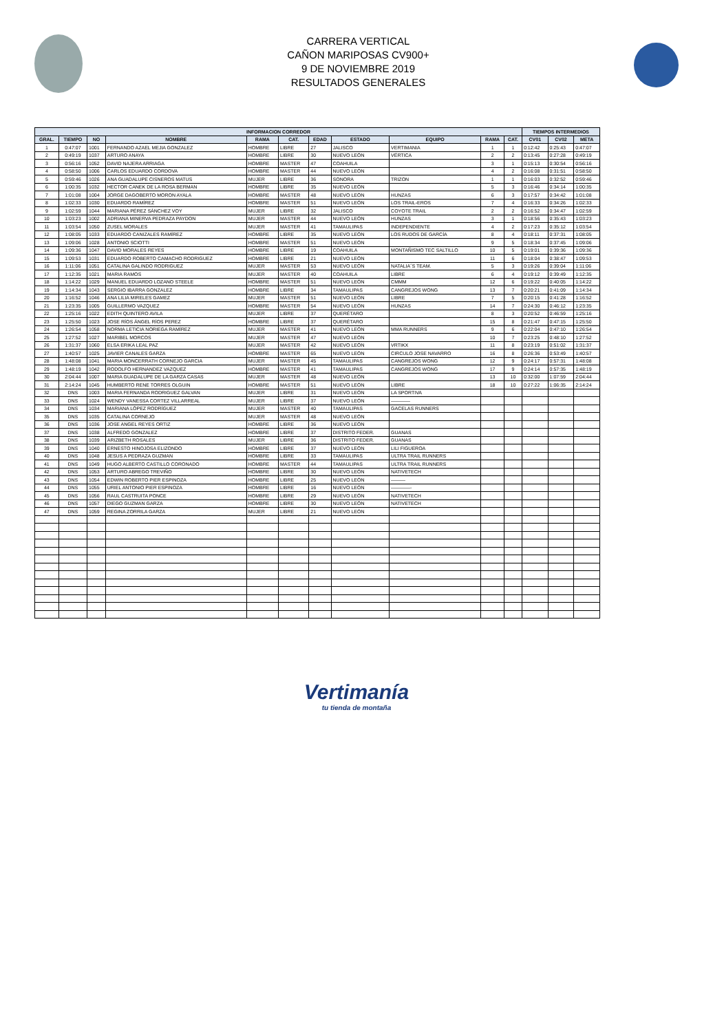CARRERA VERTICAL
CAÑON MARIPOSAS CV900+
9 DE NOVIEMBRE 2019
RESULTADOS GENERALES
| INFORMACION CORREDOR | | | | | | | | | | | TIEMPOS INTERMEDIOS | | |
| --- | --- | --- | --- | --- | --- | --- | --- | --- | --- | --- | --- | --- | --- |
| GRAL. | TIEMPO | NO | NOMBRE | RAMA | CAT. | EDAD | ESTADO | EQUIPO | RAMA | CAT. | CV01 | CV02 | META |
| 1 | 0:47:07 | 1001 | FERNANDO AZAEL MEJIA GONZALEZ | HOMBRE | LIBRE | 27 | JALISCO | VERTIMANIA | 1 | 1 | 0:12:42 | 0:25:43 | 0:47:07 |
| 2 | 0:49:19 | 1037 | ARTURO ANAYA | HOMBRE | LIBRE | 30 | NUEVO LEÓN | VÉRTICA | 2 | 2 | 0:13:45 | 0:27:28 | 0:49:19 |
| 3 | 0:56:16 | 1052 | DAVID NAJERA ARRIAGA | HOMBRE | MASTER | 47 | COAHUILA | | 3 | 1 | 0:15:13 | 0:30:54 | 0:56:16 |
| 4 | 0:58:50 | 1006 | CARLOS EDUARDO CORDOVA | HOMBRE | MASTER | 44 | NUEVO LEÓN | | 4 | 2 | 0:16:08 | 0:31:51 | 0:58:50 |
| 5 | 0:59:46 | 1026 | ANA GUADALUPE CISNEROS MATUS | MUJER | LIBRE | 36 | SONORA | TRIZON | 1 | 1 | 0:16:03 | 0:32:52 | 0:59:46 |
| 6 | 1:00:35 | 1032 | HECTOR CANEK DE LA ROSA BERMAN | HOMBRE | LIBRE | 35 | NUEVO LEÓN | | 5 | 3 | 0:16:46 | 0:34:14 | 1:00:35 |
| 7 | 1:01:08 | 1004 | JORGE DAGOBERTO MORON AYALA | HOMBRE | MASTER | 48 | NUEVO LEÓN | HUNZAS | 6 | 3 | 0:17:57 | 0:34:42 | 1:01:08 |
| 8 | 1:02:33 | 1030 | EDUARDO RAMÍREZ | HOMBRE | MASTER | 51 | NUEVO LEÓN | LOS TRAIL-EROS | 7 | 4 | 0:16:33 | 0:34:26 | 1:02:33 |
| 9 | 1:02:59 | 1044 | MARIANA PÉREZ SÁNCHEZ VOY | MUJER | LIBRE | 32 | JALISCO | COYOTE TRAIL | 2 | 2 | 0:16:52 | 0:34:47 | 1:02:59 |
| 10 | 1:03:23 | 1002 | ADRIANA MINERVA PEDRAZA PAYDON | MUJER | MASTER | 44 | NUEVO LEÓN | HUNZAS | 3 | 1 | 0:18:56 | 0:35:43 | 1:03:23 |
| 11 | 1:03:54 | 1050 | ZUSEL MORALES | MUJER | MASTER | 41 | TAMAULIPAS | INDEPENDIENTE | 4 | 2 | 0:17:23 | 0:35:12 | 1:03:54 |
| 12 | 1:08:05 | 1033 | EDUARDO CANIZALES RAMÍREZ | HOMBRE | LIBRE | 35 | NUEVO LEÓN | LOS RUDOS DE GARCÍA | 8 | 4 | 0:18:11 | 0:37:31 | 1:08:05 |
| 13 | 1:09:06 | 1028 | ANTONIO SCIOTTI | HOMBRE | MASTER | 51 | NUEVO LEÓN | | 9 | 5 | 0:18:34 | 0:37:45 | 1:09:06 |
| 14 | 1:09:36 | 1047 | DAVID MORALES REYES | HOMBRE | LIBRE | 19 | COAHUILA | MONTAÑISMO TEC SALTILLO | 10 | 5 | 0:19:01 | 0:39:36 | 1:09:36 |
| 15 | 1:09:53 | 1031 | EDUARDO ROBERTO CAMACHO RODRIGUEZ | HOMBRE | LIBRE | 21 | NUEVO LEÓN | | 11 | 6 | 0:18:04 | 0:38:47 | 1:09:53 |
| 16 | 1:11:06 | 1051 | CATALINA GALINDO RODRIGUEZ | MUJER | MASTER | 53 | NUEVO LEÓN | NATALIA´S TEAM. | 5 | 3 | 0:19:26 | 0:39:04 | 1:11:06 |
| 17 | 1:12:35 | 1021 | MARIA RAMOS | MUJER | MASTER | 40 | COAHUILA | LIBRE | 6 | 4 | 0:19:12 | 0:39:49 | 1:12:35 |
| 18 | 1:14:22 | 1029 | MANUEL EDUARDO LOZANO STEELE | HOMBRE | MASTER | 51 | NUEVO LEÓN | CMMM | 12 | 6 | 0:19:22 | 0:40:05 | 1:14:22 |
| 19 | 1:14:34 | 1043 | SERGIO IBARRA GONZALEZ | HOMBRE | LIBRE | 34 | TAMAULIPAS | CANGREJOS WONG | 13 | 7 | 0:20:21 | 0:41:09 | 1:14:34 |
| 20 | 1:16:52 | 1046 | ANA LILIA MIRELES GAMEZ | MUJER | MASTER | 51 | NUEVO LEÓN | LIBRE | 7 | 5 | 0:20:15 | 0:41:28 | 1:16:52 |
| 21 | 1:23:35 | 1005 | GUILLERMO VAZQUEZ | HOMBRE | MASTER | 54 | NUEVO LEÓN | HUNZAS | 14 | 7 | 0:24:30 | 0:46:12 | 1:23:35 |
| 22 | 1:25:16 | 1022 | EDITH QUINTERO AVILA | MUJER | LIBRE | 37 | QUERÉTARO | | 8 | 3 | 0:20:52 | 0:46:59 | 1:25:16 |
| 23 | 1:25:50 | 1023 | JOSE RÍOS ÁNGEL RÍOS PEREZ | HOMBRE | LIBRE | 37 | QUERÉTARO | | 15 | 8 | 0:21:47 | 0:47:15 | 1:25:50 |
| 24 | 1:26:54 | 1058 | NORMA LETICIA NORIEGA RAMÍREZ | MUJER | MASTER | 41 | NUEVO LEÓN | MMA RUNNERS | 9 | 6 | 0:22:04 | 0:47:10 | 1:26:54 |
| 25 | 1:27:52 | 1027 | MARIBEL MORCOS | MUJER | MASTER | 47 | NUEVO LEÓN | | 10 | 7 | 0:23:25 | 0:48:10 | 1:27:52 |
| 26 | 1:31:37 | 1060 | ELSA ERIKA LEAL PAZ | MUJER | MASTER | 42 | NUEVO LEÓN | VRTIKX | 11 | 8 | 0:23:19 | 0:51:02 | 1:31:37 |
| 27 | 1:40:57 | 1025 | JAVIER CANALES GARZA | HOMBRE | MASTER | 65 | NUEVO LEÓN | CIRCULO JOSE NAVARRO | 16 | 8 | 0:26:36 | 0:53:49 | 1:40:57 |
| 28 | 1:48:08 | 1041 | MARIA MONCERRATH CORNEJO GARCIA | MUJER | MASTER | 45 | TAMAULIPAS | CANGREJOS WONG | 12 | 9 | 0:24:17 | 0:57:31 | 1:48:08 |
| 29 | 1:48:19 | 1042 | RODOLFO HERNANDEZ VAZQUEZ | HOMBRE | MASTER | 41 | TAMAULIPAS | CANGREJOS WONG | 17 | 9 | 0:24:14 | 0:57:35 | 1:48:19 |
| 30 | 2:04:44 | 1007 | MARIA GUADALUPE DE LA GARZA CASAS | MUJER | MASTER | 48 | NUEVO LEÓN | | 13 | 10 | 0:32:00 | 1:07:59 | 2:04:44 |
| 31 | 2:14:24 | 1045 | HUMBERTO RENE TORRES OLGUIN | HOMBRE | MASTER | 51 | NUEVO LEÓN | LIBRE | 18 | 10 | 0:27:22 | 1:06:35 | 2:14:24 |
| 32 | DNS | 1003 | MARIA FERNANDA RODRIGUEZ GALVAN | MUJER | LIBRE | 31 | NUEVO LEÓN | LA SPORTIVA | | | | | |
| 33 | DNS | 1024 | WENDY VANESSA CORTEZ VILLARREAL | MUJER | LIBRE | 37 | NUEVO LEÓN | ———— | | | | | |
| 34 | DNS | 1034 | MARIANA LÓPEZ RODRÍGUEZ | MUJER | MASTER | 40 | TAMAULIPAS | GACELAS RUNNERS | | | | | |
| 35 | DNS | 1035 | CATALINA CORNEJO | MUJER | MASTER | 48 | NUEVO LEÓN | | | | | | |
| 36 | DNS | 1036 | JOSE ANGEL REYES ORTIZ | HOMBRE | LIBRE | 36 | NUEVO LEÓN | | | | | | |
| 37 | DNS | 1038 | ALFREDO GONZALEZ | HOMBRE | LIBRE | 37 | DISTRITO FEDER. | GUANAS | | | | | |
| 38 | DNS | 1039 | ARIZBETH ROSALES | MUJER | LIBRE | 36 | DISTRITO FEDER. | GUANAS | | | | | |
| 39 | DNS | 1040 | ERNESTO HINOJOSA ELIZONDO | HOMBRE | LIBRE | 37 | NUEVO LEÓN | LILI FIGUEROA | | | | | |
| 40 | DNS | 1048 | JESUS A PEDRAZA GUZMAN | HOMBRE | LIBRE | 33 | TAMAULIPAS | ULTRA TRAIL RUNNERS | | | | | |
| 41 | DNS | 1049 | HUGO ALBERTO CASTILLO CORONADO | HOMBRE | MASTER | 44 | TAMAULIPAS | ULTRA TRAIL RUNNERS | | | | | |
| 42 | DNS | 1053 | ARTURO ABREGO TREVIÑO | HOMBRE | LIBRE | 30 | NUEVO LEÓN | NATIVETECH | | | | | |
| 43 | DNS | 1054 | EDWIN ROBERTO PIER ESPINOZA | HOMBRE | LIBRE | 25 | NUEVO LEÓN | ——— | | | | | |
| 44 | DNS | 1055 | URIEL ANTONIO PIER ESPINOZA | HOMBRE | LIBRE | 16 | NUEVO LEÓN | ————- | | | | | |
| 45 | DNS | 1056 | RAUL CASTRUITA PONCE | HOMBRE | LIBRE | 29 | NUEVO LEÓN | NATIVETECH | | | | | |
| 46 | DNS | 1057 | DIEGO GUZMAN GARZA | HOMBRE | LIBRE | 30 | NUEVO LEÓN | NATIVETECH | | | | | |
| 47 | DNS | 1059 | REGINA ZORRILA GARZA | MUJER | LIBRE | 21 | NUEVO LEÓN | | | | | | |
Vertimanía
tu tienda de montaña